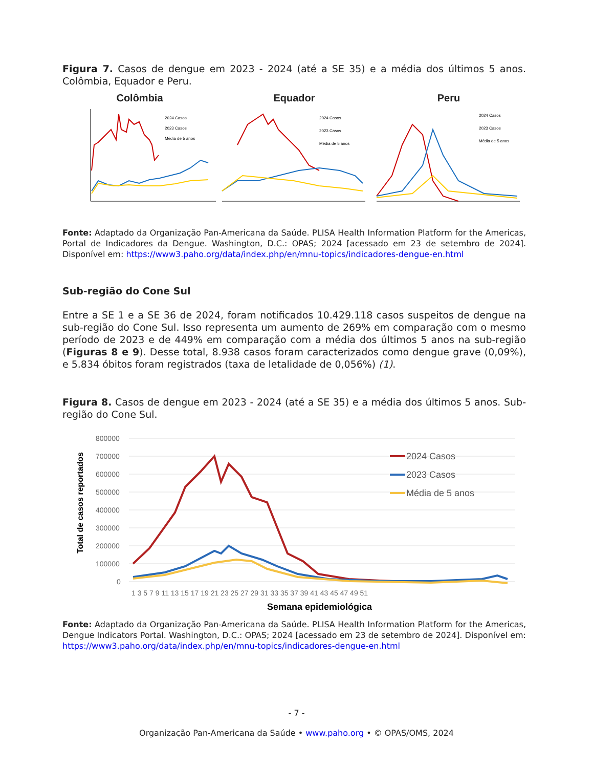Figura 7. Casos de dengue em 2023 - 2024 (até a SE 35) e a média dos últimos 5 anos. Colômbia, Equador e Peru.
Colômbia
2024 Casos
2023 Casos
Média de 5 anos
Equador
2024 Casos
2023 Casos
Média de 5 anos
Peru
2024 Casos
2023 Casos
Média de 5 anos
Fonte: Adaptado da Organização Pan-Americana da Saúde. PLISA Health Information Platform for the Americas, Portal de Indicadores da Dengue. Washington, D.C.: OPAS; 2024 [acessado em 23 de setembro de 2024]. Disponível em: https://www3.paho.org/data/index.php/en/mnu-topics/indicadores-dengue-en.html
Sub-região do Cone Sul
Entre a SE 1 e a SE 36 de 2024, foram notificados 10.429.118 casos suspeitos de dengue na sub-região do Cone Sul. Isso representa um aumento de 269% em comparação com o mesmo período de 2023 e de 449% em comparação com a média dos últimos 5 anos na sub-região (Figuras 8 e 9). Desse total, 8.938 casos foram caracterizados como dengue grave (0,09%), e 5.834 óbitos foram registrados (taxa de letalidade de 0,056%) (1).
Figura 8. Casos de dengue em 2023 - 2024 (até a SE 35) e a média dos últimos 5 anos. Sub-região do Cone Sul.
800000
700000
600000
500000
400000
300000
200000
100000
0
2024 Casos
2023 Casos
Média de 5 anos
1 3 5 7 9 11 13 15 17 19 21 23 25 27 29 31 33 35 37 39 41 43 45 47 49 51
Semana epidemiológica
Total de casos reportados
Fonte: Adaptado da Organização Pan-Americana da Saúde. PLISA Health Information Platform for the Americas, Dengue Indicators Portal. Washington, D.C.: OPAS; 2024 [acessado em 23 de setembro de 2024]. Disponível em: https://www3.paho.org/data/index.php/en/mnu-topics/indicadores-dengue-en.html
- 7 -
Organização Pan-Americana da Saúde • www.paho.org • © OPAS/OMS, 2024